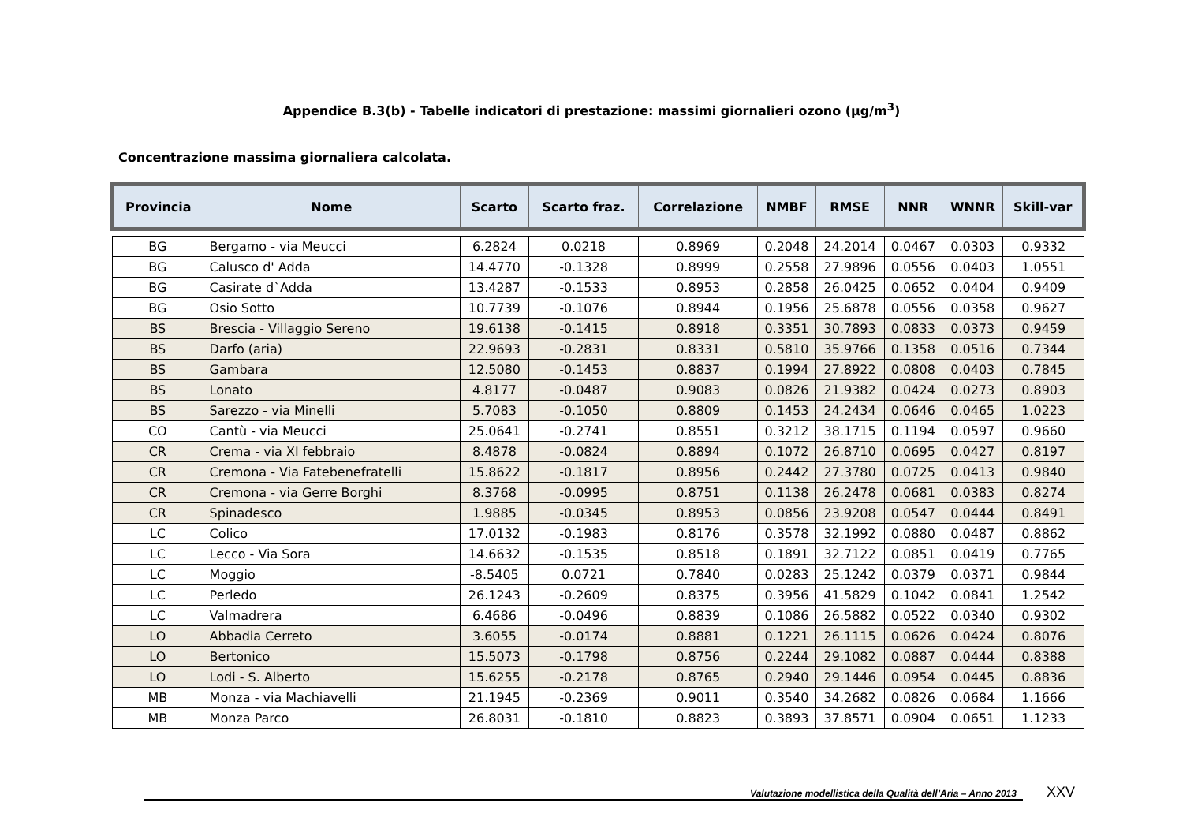Appendice B.3(b) - Tabelle indicatori di prestazione: massimi giornalieri ozono (µg/m<sup>3</sup>)
Concentrazione massima giornaliera calcolata.
| Provincia | Nome | Scarto | Scarto fraz. | Correlazione | NMBF | RMSE | NNR | WNNR | Skill-var |
| --- | --- | --- | --- | --- | --- | --- | --- | --- | --- |
| BG | Bergamo - via Meucci | 6.2824 | 0.0218 | 0.8969 | 0.2048 | 24.2014 | 0.0467 | 0.0303 | 0.9332 |
| BG | Calusco d' Adda | 14.4770 | -0.1328 | 0.8999 | 0.2558 | 27.9896 | 0.0556 | 0.0403 | 1.0551 |
| BG | Casirate d`Adda | 13.4287 | -0.1533 | 0.8953 | 0.2858 | 26.0425 | 0.0652 | 0.0404 | 0.9409 |
| BG | Osio Sotto | 10.7739 | -0.1076 | 0.8944 | 0.1956 | 25.6878 | 0.0556 | 0.0358 | 0.9627 |
| BS | Brescia - Villaggio Sereno | 19.6138 | -0.1415 | 0.8918 | 0.3351 | 30.7893 | 0.0833 | 0.0373 | 0.9459 |
| BS | Darfo (aria) | 22.9693 | -0.2831 | 0.8331 | 0.5810 | 35.9766 | 0.1358 | 0.0516 | 0.7344 |
| BS | Gambara | 12.5080 | -0.1453 | 0.8837 | 0.1994 | 27.8922 | 0.0808 | 0.0403 | 0.7845 |
| BS | Lonato | 4.8177 | -0.0487 | 0.9083 | 0.0826 | 21.9382 | 0.0424 | 0.0273 | 0.8903 |
| BS | Sarezzo - via Minelli | 5.7083 | -0.1050 | 0.8809 | 0.1453 | 24.2434 | 0.0646 | 0.0465 | 1.0223 |
| CO | Cantù - via Meucci | 25.0641 | -0.2741 | 0.8551 | 0.3212 | 38.1715 | 0.1194 | 0.0597 | 0.9660 |
| CR | Crema - via XI febbraio | 8.4878 | -0.0824 | 0.8894 | 0.1072 | 26.8710 | 0.0695 | 0.0427 | 0.8197 |
| CR | Cremona - Via Fatebenefratelli | 15.8622 | -0.1817 | 0.8956 | 0.2442 | 27.3780 | 0.0725 | 0.0413 | 0.9840 |
| CR | Cremona - via Gerre Borghi | 8.3768 | -0.0995 | 0.8751 | 0.1138 | 26.2478 | 0.0681 | 0.0383 | 0.8274 |
| CR | Spinadesco | 1.9885 | -0.0345 | 0.8953 | 0.0856 | 23.9208 | 0.0547 | 0.0444 | 0.8491 |
| LC | Colico | 17.0132 | -0.1983 | 0.8176 | 0.3578 | 32.1992 | 0.0880 | 0.0487 | 0.8862 |
| LC | Lecco - Via Sora | 14.6632 | -0.1535 | 0.8518 | 0.1891 | 32.7122 | 0.0851 | 0.0419 | 0.7765 |
| LC | Moggio | -8.5405 | 0.0721 | 0.7840 | 0.0283 | 25.1242 | 0.0379 | 0.0371 | 0.9844 |
| LC | Perledo | 26.1243 | -0.2609 | 0.8375 | 0.3956 | 41.5829 | 0.1042 | 0.0841 | 1.2542 |
| LC | Valmadrera | 6.4686 | -0.0496 | 0.8839 | 0.1086 | 26.5882 | 0.0522 | 0.0340 | 0.9302 |
| LO | Abbadia Cerreto | 3.6055 | -0.0174 | 0.8881 | 0.1221 | 26.1115 | 0.0626 | 0.0424 | 0.8076 |
| LO | Bertonico | 15.5073 | -0.1798 | 0.8756 | 0.2244 | 29.1082 | 0.0887 | 0.0444 | 0.8388 |
| LO | Lodi - S. Alberto | 15.6255 | -0.2178 | 0.8765 | 0.2940 | 29.1446 | 0.0954 | 0.0445 | 0.8836 |
| MB | Monza - via Machiavelli | 21.1945 | -0.2369 | 0.9011 | 0.3540 | 34.2682 | 0.0826 | 0.0684 | 1.1666 |
| MB | Monza Parco | 26.8031 | -0.1810 | 0.8823 | 0.3893 | 37.8571 | 0.0904 | 0.0651 | 1.1233 |
Valutazione modellistica della Qualità dell’Aria – Anno 2013
XXV